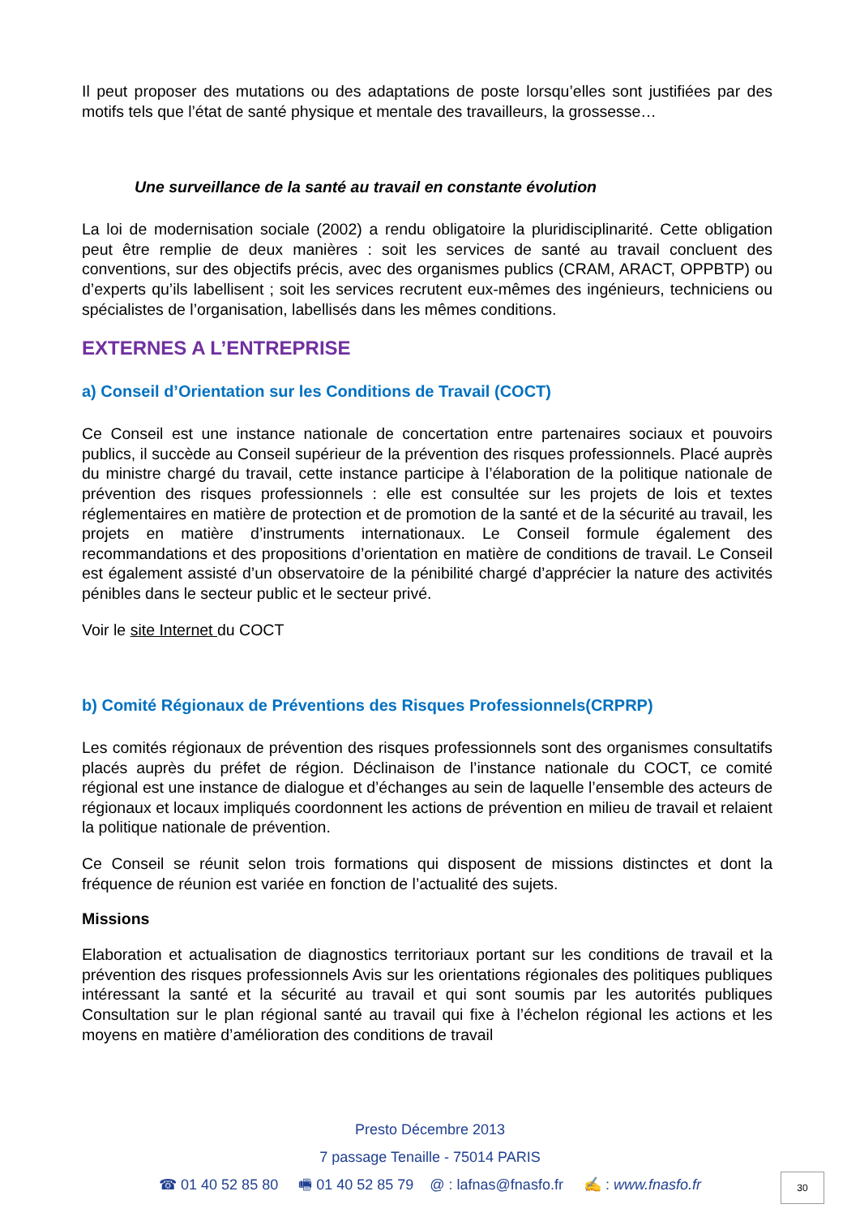Il peut proposer des mutations ou des adaptations de poste lorsqu’elles sont justifiées par des motifs tels que l’état de santé physique et mentale des travailleurs, la grossesse…
Une surveillance de la santé au travail en constante évolution
La loi de modernisation sociale (2002) a rendu obligatoire la pluridisciplinarité. Cette obligation peut être remplie de deux manières : soit les services de santé au travail concluent des conventions, sur des objectifs précis, avec des organismes publics (CRAM, ARACT, OPPBTP) ou d’experts qu’ils labellisent ; soit les services recrutent eux-mêmes des ingénieurs, techniciens ou spécialistes de l’organisation, labellisés dans les mêmes conditions.
EXTERNES A L’ENTREPRISE
a) Conseil d’Orientation sur les Conditions de Travail (COCT)
Ce Conseil est une instance nationale de concertation entre partenaires sociaux et pouvoirs publics, il succède au Conseil supérieur de la prévention des risques professionnels. Placé auprès du ministre chargé du travail, cette instance participe à l’élaboration de la politique nationale de prévention des risques professionnels : elle est consultée sur les projets de lois et textes réglementaires en matière de protection et de promotion de la santé et de la sécurité au travail, les projets en matière d’instruments internationaux. Le Conseil formule également des recommandations et des propositions d’orientation en matière de conditions de travail. Le Conseil est également assisté d’un observatoire de la pénibilité chargé d’apprécier la nature des activités pénibles dans le secteur public et le secteur privé.
Voir le site Internet du COCT
b) Comité Régionaux de Préventions des Risques Professionnels(CRPRP)
Les comités régionaux de prévention des risques professionnels sont des organismes consultatifs placés auprès du préfet de région. Déclinaison de l’instance nationale du COCT, ce comité régional est une instance de dialogue et d’échanges au sein de laquelle l’ensemble des acteurs de régionaux et locaux impliqués coordonnent les actions de prévention en milieu de travail et relaient la politique nationale de prévention.
Ce Conseil se réunit selon trois formations qui disposent de missions distinctes et dont la fréquence de réunion est variée en fonction de l’actualité des sujets.
Missions
Elaboration et actualisation de diagnostics territoriaux portant sur les conditions de travail et la prévention des risques professionnels Avis sur les orientations régionales des politiques publiques intéressant la santé et la sécurité au travail et qui sont soumis par les autorités publiques Consultation sur le plan régional santé au travail qui fixe à l’échelon régional les actions et les moyens en matière d’amélioration des conditions de travail
Presto Décembre 2013
7 passage Tenaille - 75014 PARIS
☎ 01 40 52 85 80 🖷 01 40 52 85 79 @ : lafnas@fnasfo.fr ✍ : www.fnasfo.fr
30